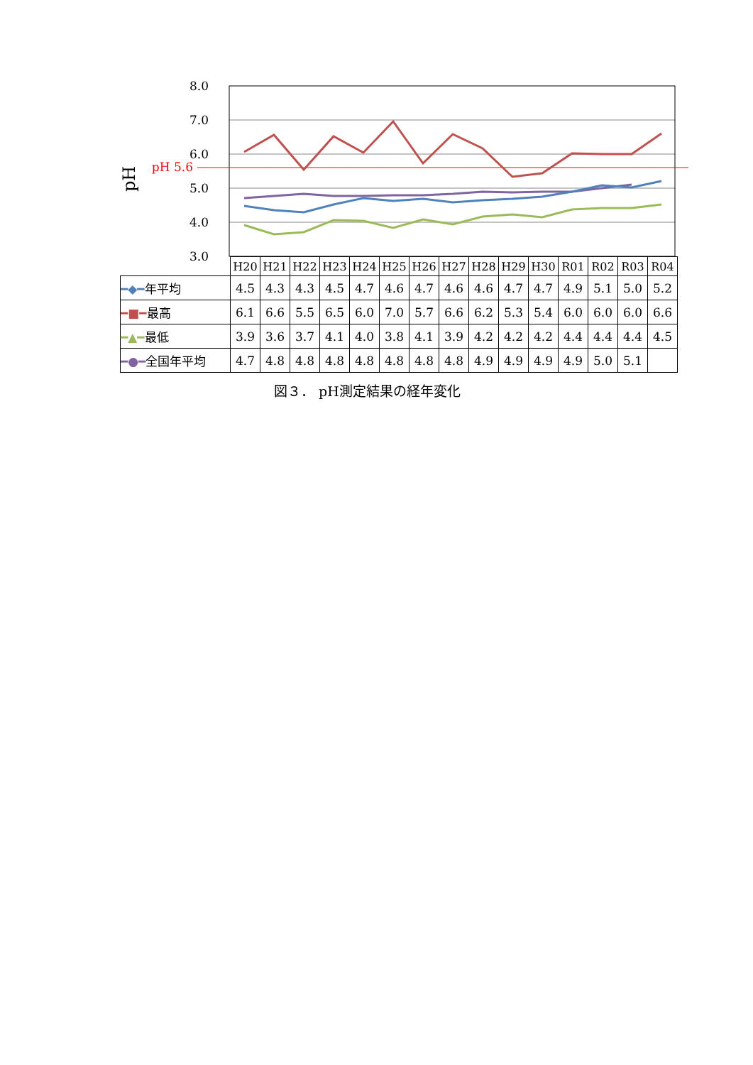8.0
7.0
6.0
5.0
4.0
3.0
pH 5.6
pH
| | H20 | H21 | H22 | H23 | H24 | H25 | H26 | H27 | H28 | H29 | H30 | R01 | R02 | R03 | R04 |
| --- | --- | --- | --- | --- | --- | --- | --- | --- | --- | --- | --- | --- | --- | --- | --- |
| ━◆━ 年平均 | 4.5 | 4.3 | 4.3 | 4.5 | 4.7 | 4.6 | 4.7 | 4.6 | 4.6 | 4.7 | 4.7 | 4.9 | 5.1 | 5.0 | 5.2 |
| ━■━ 最高 | 6.1 | 6.6 | 5.5 | 6.5 | 6.0 | 7.0 | 5.7 | 6.6 | 6.2 | 5.3 | 5.4 | 6.0 | 6.0 | 6.0 | 6.6 |
| ━▲━ 最低 | 3.9 | 3.6 | 3.7 | 4.1 | 4.0 | 3.8 | 4.1 | 3.9 | 4.2 | 4.2 | 4.2 | 4.4 | 4.4 | 4.4 | 4.5 |
| ━●━ 全国年平均 | 4.7 | 4.8 | 4.8 | 4.8 | 4.8 | 4.8 | 4.8 | 4.8 | 4.9 | 4.9 | 4.9 | 4.9 | 5.0 | 5.1 | |
図３． pH測定結果の経年変化